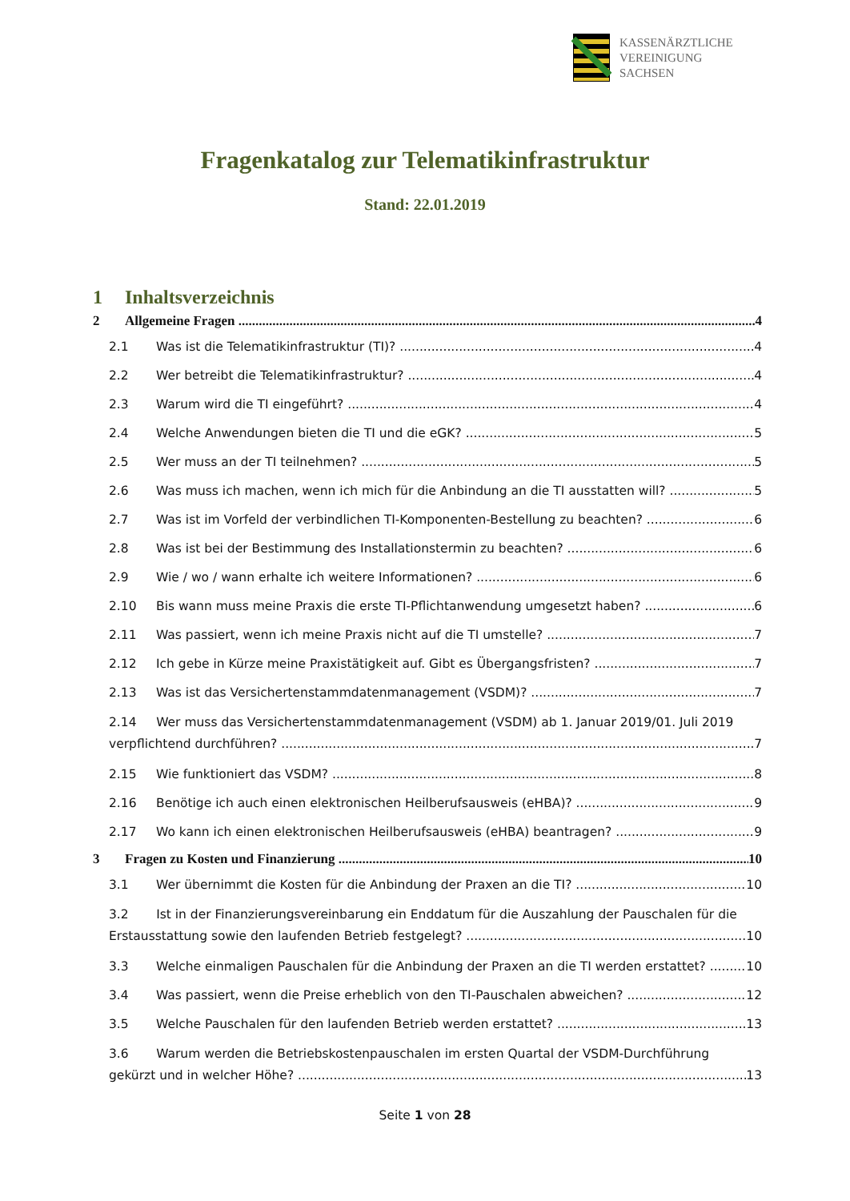KASSENÄRZTLICHE
VEREINIGUNG
SACHSEN
Fragenkatalog zur Telematikinfrastruktur
Stand: 22.01.2019
1 Inhaltsverzeichnis
2 Allgemeine Fragen 4
2.1 Was ist die Telematikinfrastruktur (TI)? 4
2.2 Wer betreibt die Telematikinfrastruktur? 4
2.3 Warum wird die TI eingeführt? 4
2.4 Welche Anwendungen bieten die TI und die eGK? 5
2.5 Wer muss an der TI teilnehmen? 5
2.6 Was muss ich machen, wenn ich mich für die Anbindung an die TI ausstatten will? 5
2.7 Was ist im Vorfeld der verbindlichen TI-Komponenten-Bestellung zu beachten? 6
2.8 Was ist bei der Bestimmung des Installationstermin zu beachten? 6
2.9 Wie / wo / wann erhalte ich weitere Informationen? 6
2.10 Bis wann muss meine Praxis die erste TI-Pflichtanwendung umgesetzt haben? 6
2.11 Was passiert, wenn ich meine Praxis nicht auf die TI umstelle? 7
2.12 Ich gebe in Kürze meine Praxistätigkeit auf. Gibt es Übergangsfristen? 7
2.13 Was ist das Versichertenstammdatenmanagement (VSDM)? 7
2.14 Wer muss das Versichertenstammdatenmanagement (VSDM) ab 1. Januar 2019/01. Juli 2019
verpflichtend durchführen? 7
2.15 Wie funktioniert das VSDM? 8
2.16 Benötige ich auch einen elektronischen Heilberufsausweis (eHBA)? 9
2.17 Wo kann ich einen elektronischen Heilberufsausweis (eHBA) beantragen? 9
3 Fragen zu Kosten und Finanzierung 10
3.1 Wer übernimmt die Kosten für die Anbindung der Praxen an die TI? 10
3.2 Ist in der Finanzierungsvereinbarung ein Enddatum für die Auszahlung der Pauschalen für die
Erstausstattung sowie den laufenden Betrieb festgelegt? 10
3.3 Welche einmaligen Pauschalen für die Anbindung der Praxen an die TI werden erstattet? 10
3.4 Was passiert, wenn die Preise erheblich von den TI-Pauschalen abweichen? 12
3.5 Welche Pauschalen für den laufenden Betrieb werden erstattet? 13
3.6 Warum werden die Betriebskostenpauschalen im ersten Quartal der VSDM-Durchführung
gekürzt und in welcher Höhe? 13
Seite 1 von 28